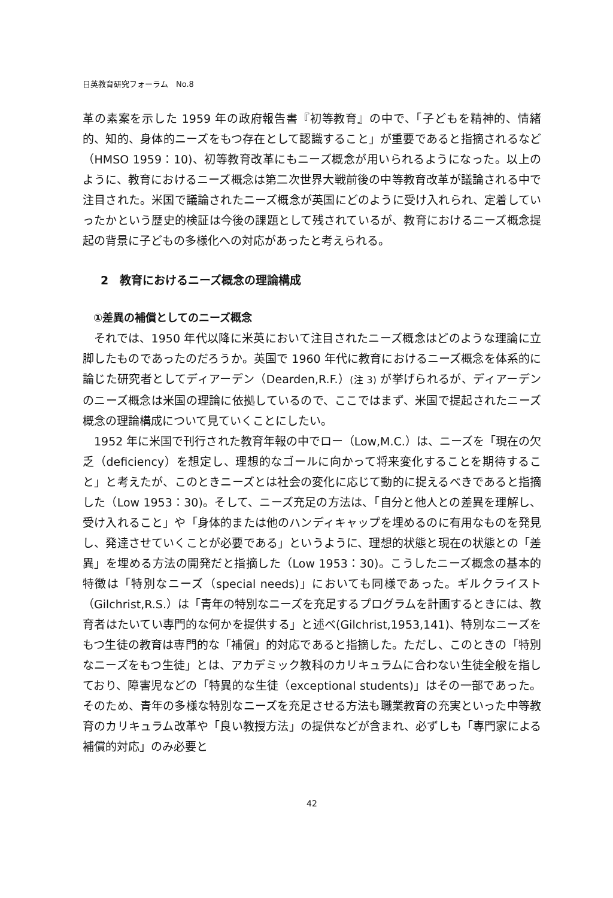日英教育研究フォーラム　No.8
革の素案を示した 1959 年の政府報告書『初等教育』の中で、「子どもを精神的、情緒的、知的、身体的ニーズをもつ存在として認識すること」が重要であると指摘されるなど（HMSO 1959：10)、初等教育改革にもニーズ概念が用いられるようになった。以上のように、教育におけるニーズ概念は第二次世界大戦前後の中等教育改革が議論される中で注目された。米国で議論されたニーズ概念が英国にどのように受け入れられ、定着していったかという歴史的検証は今後の課題として残されているが、教育におけるニーズ概念提起の背景に子どもの多様化への対応があったと考えられる。
2　教育におけるニーズ概念の理論構成
①差異の補償としてのニーズ概念
それでは、1950 年代以降に米英において注目されたニーズ概念はどのような理論に立脚したものであったのだろうか。英国で 1960 年代に教育におけるニーズ概念を体系的に論じた研究者としてディアーデン（Dearden,R.F.）(注 3) が挙げられるが、ディアーデンのニーズ概念は米国の理論に依拠しているので、ここではまず、米国で提起されたニーズ概念の理論構成について見ていくことにしたい。
1952 年に米国で刊行された教育年報の中でロー（Low,M.C.）は、ニーズを「現在の欠乏（deficiency）を想定し、理想的なゴールに向かって将来変化することを期待すること」と考えたが、このときニーズとは社会の変化に応じて動的に捉えるべきであると指摘した（Low 1953：30)。そして、ニーズ充足の方法は、「自分と他人との差異を理解し、受け入れること」や「身体的または他のハンディキャップを埋めるのに有用なものを発見し、発達させていくことが必要である」というように、理想的状態と現在の状態との「差異」を埋める方法の開発だと指摘した（Low 1953：30)。こうしたニーズ概念の基本的特徴は「特別なニーズ（special needs)」においても同様であった。ギルクライスト（Gilchrist,R.S.）は「青年の特別なニーズを充足するプログラムを計画するときには、教育者はたいてい専門的な何かを提供する」と述べ(Gilchrist,1953,141)、特別なニーズをもつ生徒の教育は専門的な「補償」的対応であると指摘した。ただし、このときの「特別なニーズをもつ生徒」とは、アカデミック教科のカリキュラムに合わない生徒全般を指しており、障害児などの「特異的な生徒（exceptional students)」はその一部であった。そのため、青年の多様な特別なニーズを充足させる方法も職業教育の充実といった中等教育のカリキュラム改革や「良い教授方法」の提供などが含まれ、必ずしも「専門家による補償的対応」のみ必要と
42